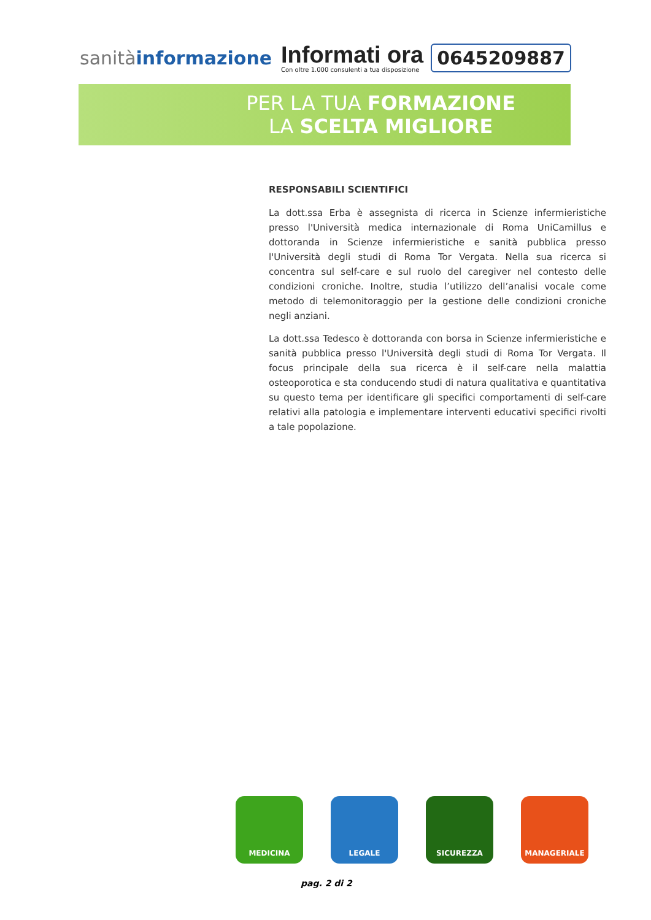sanitàinformazione
Informati ora
Con oltre 1.000 consulenti a tua disposizione
0645209887
PER LA TUA FORMAZIONE
LA SCELTA MIGLIORE
RESPONSABILI SCIENTIFICI
La dott.ssa Erba è assegnista di ricerca in Scienze infermieristiche presso l'Università medica internazionale di Roma UniCamillus e dottoranda in Scienze infermieristiche e sanità pubblica presso l'Università degli studi di Roma Tor Vergata. Nella sua ricerca si concentra sul self-care e sul ruolo del caregiver nel contesto delle condizioni croniche. Inoltre, studia l’utilizzo dell’analisi vocale come metodo di telemonitoraggio per la gestione delle condizioni croniche negli anziani.
La dott.ssa Tedesco è dottoranda con borsa in Scienze infermieristiche e sanità pubblica presso l'Università degli studi di Roma Tor Vergata. Il focus principale della sua ricerca è il self-care nella malattia osteoporotica e sta conducendo studi di natura qualitativa e quantitativa su questo tema per identificare gli specifici comportamenti di self-care relativi alla patologia e implementare interventi educativi specifici rivolti a tale popolazione.
MEDICINA LEGALE SICUREZZA MANAGERIALE
pag. 2 di 2